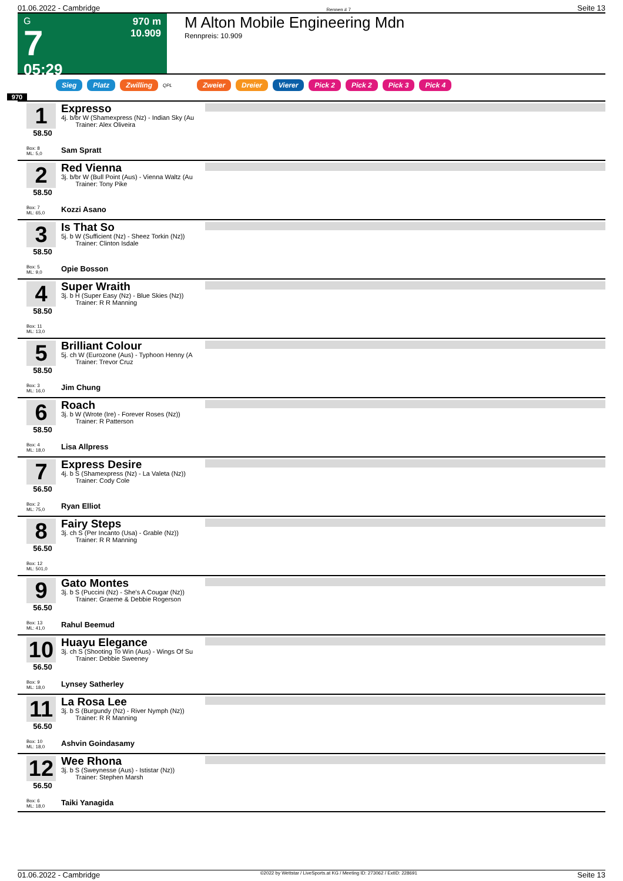01.06.2022 - Cambridge Rennen # 7 Seite 13
G
7
05:29
970 m
10.909
M Alton Mobile Engineering Mdn
Rennpreis: 10.909
Sieg Platz Zwilling QPL Zweier Dreier Vierer Pick 2 Pick 2 Pick 3 Pick 4
970
1
58.50
Box: 8
ML: 5,0
Expresso
4j. b/br W (Shamexpress (Nz) - Indian Sky (Au
Trainer: Alex Oliveira
Sam Spratt
2
58.50
Box: 7
ML: 65,0
Red Vienna
3j. b/br W (Bull Point (Aus) - Vienna Waltz (Au
Trainer: Tony Pike
Kozzi Asano
3
58.50
Box: 5
ML: 9,0
Is That So
5j. b W (Sufficient (Nz) - Sheez Torkin (Nz))
Trainer: Clinton Isdale
Opie Bosson
4
58.50
Box: 11
ML: 13,0
Super Wraith
3j. b H (Super Easy (Nz) - Blue Skies (Nz))
Trainer: R R Manning
5
58.50
Box: 3
ML: 16,0
Brilliant Colour
5j. ch W (Eurozone (Aus) - Typhoon Henny (A
Trainer: Trevor Cruz
Jim Chung
6
58.50
Box: 4
ML: 18,0
Roach
3j. b W (Wrote (Ire) - Forever Roses (Nz))
Trainer: R Patterson
Lisa Allpress
7
56.50
Box: 2
ML: 75,0
Express Desire
4j. b S (Shamexpress (Nz) - La Valeta (Nz))
Trainer: Cody Cole
Ryan Elliot
8
56.50
Box: 12
ML: 501,0
Fairy Steps
3j. ch S (Per Incanto (Usa) - Grable (Nz))
Trainer: R R Manning
9
56.50
Box: 13
ML: 41,0
Gato Montes
3j. b S (Puccini (Nz) - She's A Cougar (Nz))
Trainer: Graeme & Debbie Rogerson
Rahul Beemud
10
56.50
Box: 9
ML: 18,0
Huayu Elegance
3j. ch S (Shooting To Win (Aus) - Wings Of Su
Trainer: Debbie Sweeney
Lynsey Satherley
11
56.50
Box: 10
ML: 18,0
La Rosa Lee
3j. b S (Burgundy (Nz) - River Nymph (Nz))
Trainer: R R Manning
Ashvin Goindasamy
12
56.50
Box: 6
ML: 18,0
Wee Rhona
3j. b S (Sweynesse (Aus) - Ististar (Nz))
Trainer: Stephen Marsh
Taiki Yanagida
01.06.2022 - Cambridge ©2022 by Wettstar / LiveSports.at KG / Meeting ID: 273062 / ExtID: 228691 Seite 13